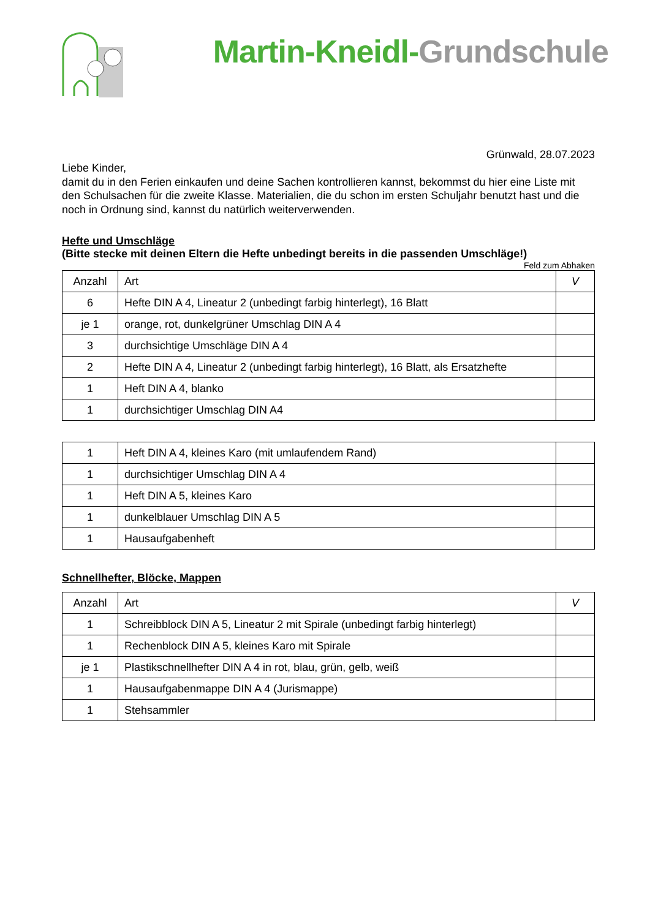Martin-Kneidl-Grundschule
Grünwald, 28.07.2023
Liebe Kinder,
damit du in den Ferien einkaufen und deine Sachen kontrollieren kannst, bekommst du hier eine Liste mit den Schulsachen für die zweite Klasse. Materialien, die du schon im ersten Schuljahr benutzt hast und die noch in Ordnung sind, kannst du natürlich weiterverwenden.
Hefte und Umschläge
(Bitte stecke mit deinen Eltern die Hefte unbedingt bereits in die passenden Umschläge!)
Feld zum Abhaken
| Anzahl | Art | V |
| --- | --- | --- |
| 6 | Hefte DIN A 4, Lineatur 2 (unbedingt farbig hinterlegt), 16 Blatt | |
| je 1 | orange, rot, dunkelgrüner Umschlag DIN A 4 | |
| 3 | durchsichtige Umschläge DIN A 4 | |
| 2 | Hefte DIN A 4, Lineatur 2 (unbedingt farbig hinterlegt), 16 Blatt, als Ersatzhefte | |
| 1 | Heft DIN A 4, blanko | |
| 1 | durchsichtiger Umschlag DIN A4 | |
| 1 | Heft DIN A 4, kleines Karo (mit umlaufendem Rand) | |
| 1 | durchsichtiger Umschlag DIN A 4 | |
| 1 | Heft DIN A 5, kleines Karo | |
| 1 | dunkelblauer Umschlag DIN A 5 | |
| 1 | Hausaufgabenheft | |
Schnellhefter, Blöcke, Mappen
| Anzahl | Art | V |
| --- | --- | --- |
| 1 | Schreibblock DIN A 5, Lineatur 2 mit Spirale (unbedingt farbig hinterlegt) | |
| 1 | Rechenblock DIN A 5, kleines Karo mit Spirale | |
| je 1 | Plastikschnellhefter DIN A 4 in rot, blau, grün, gelb, weiß | |
| 1 | Hausaufgabenmappe DIN A 4 (Jurismappe) | |
| 1 | Stehsammler | |